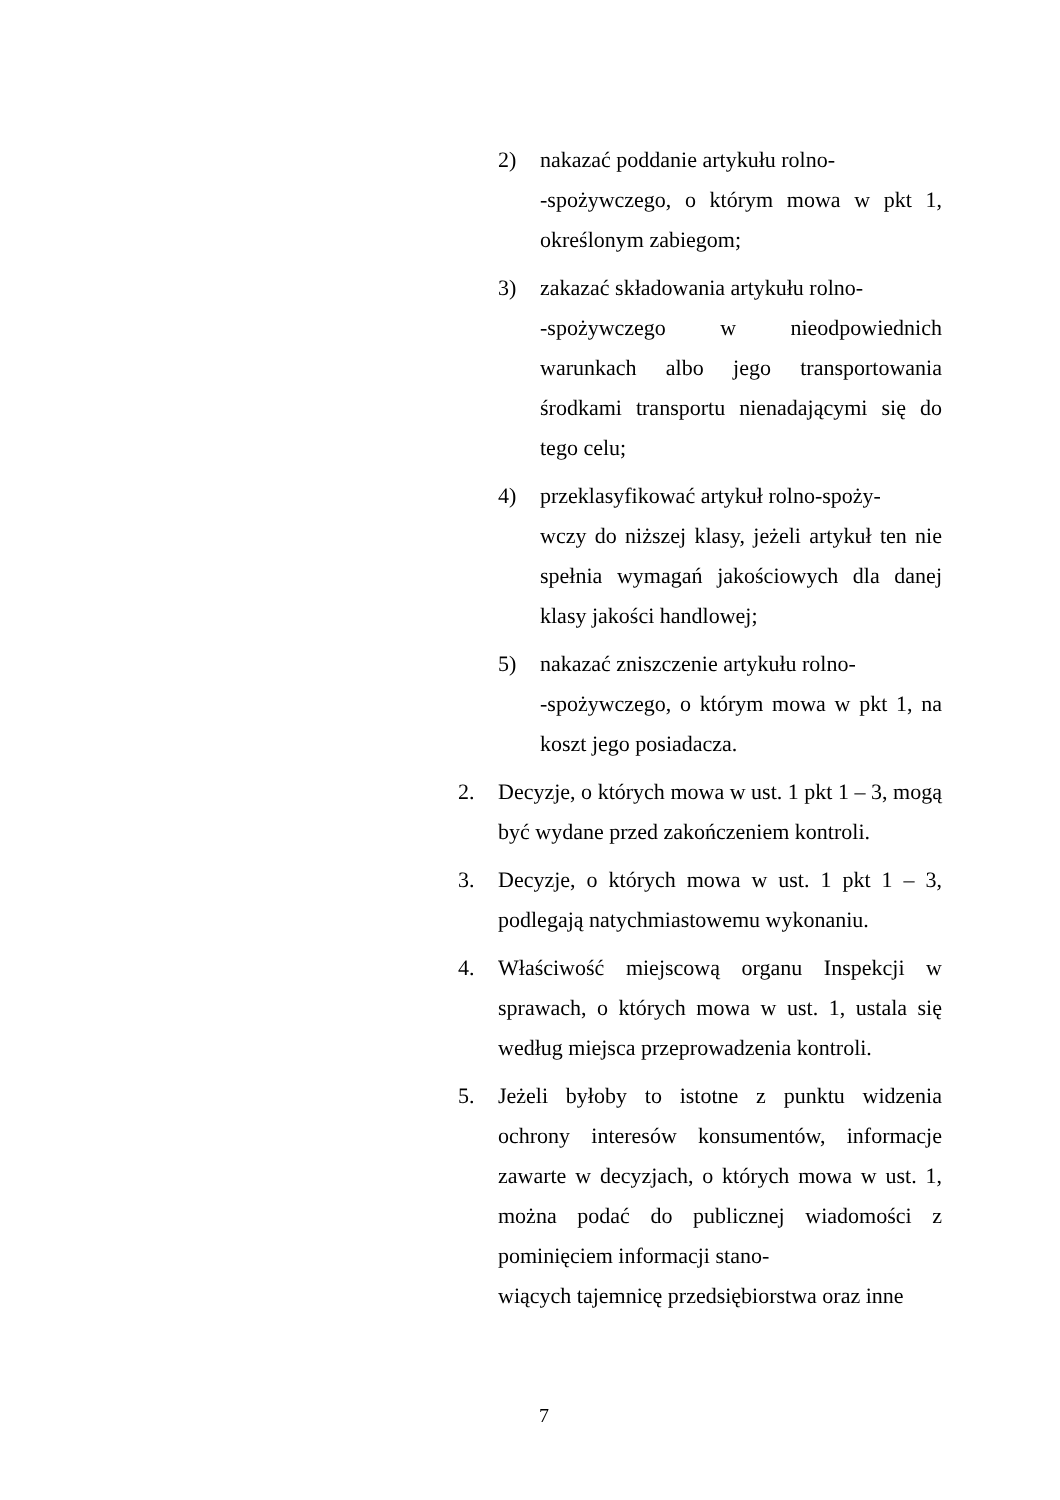2) nakazać poddanie artykułu rolno-
-spożywczego, o którym mowa w pkt 1, określonym zabiegom;
3) zakazać składowania artykułu rolno-
-spożywczego w nieodpowiednich warunkach albo jego transportowania środkami transportu nienadającymi się do tego celu;
4) przeklasyfikować artykuł rolno-spoży-
wczy do niższej klasy, jeżeli artykuł ten nie spełnia wymagań jakościowych dla danej klasy jakości handlowej;
5) nakazać zniszczenie artykułu rolno-
-spożywczego, o którym mowa w pkt 1, na koszt jego posiadacza.
2. Decyzje, o których mowa w ust. 1 pkt 1 – 3, mogą być wydane przed zakończeniem kontroli.
3. Decyzje, o których mowa w ust. 1 pkt 1 – 3, podlegają natychmiastowemu wykonaniu.
4. Właściwość miejscową organu Inspekcji w sprawach, o których mowa w ust. 1, ustala się według miejsca przeprowadzenia kontroli.
5. Jeżeli byłoby to istotne z punktu widzenia ochrony interesów konsumentów, informacje zawarte w decyzjach, o których mowa w ust. 1, można podać do publicznej wiadomości z pominięciem informacji stano-
wiących tajemnicę przedsiębiorstwa oraz inne
7